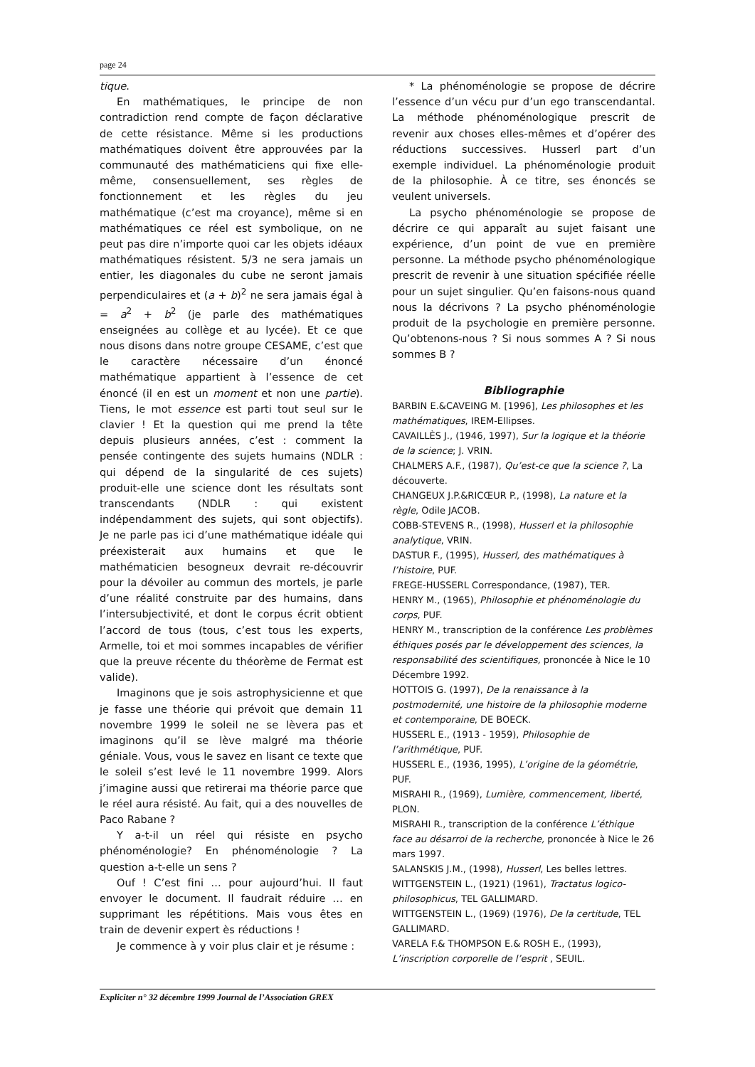page 24
tique.
En mathématiques, le principe de non contradiction rend compte de façon déclarative de cette résistance. Même si les productions mathématiques doivent être approuvées par la communauté des mathématiciens qui fixe elle-même, consensuellement, ses règles de fonctionnement et les règles du jeu mathématique (c’est ma croyance), même si en mathématiques ce réel est symbolique, on ne peut pas dire n’importe quoi car les objets idéaux mathématiques résistent. 5/3 ne sera jamais un entier, les diagonales du cube ne seront jamais perpendiculaires et (a + b)<sup>2</sup> ne sera jamais égal à = a<sup>2</sup> + b<sup>2</sup> (je parle des mathématiques enseignées au collège et au lycée). Et ce que nous disons dans notre groupe CESAME, c’est que le caractère nécessaire d’un énoncé mathématique appartient à l’essence de cet énoncé (il en est un moment et non une partie). Tiens, le mot essence est parti tout seul sur le clavier ! Et la question qui me prend la tête depuis plusieurs années, c’est : comment la pensée contingente des sujets humains (NDLR : qui dépend de la singularité de ces sujets) produit-elle une science dont les résultats sont transcendants (NDLR : qui existent indépendamment des sujets, qui sont objectifs). Je ne parle pas ici d’une mathématique idéale qui préexisterait aux humains et que le mathématicien besogneux devrait re-découvrir pour la dévoiler au commun des mortels, je parle d’une réalité construite par des humains, dans l’intersubjectivité, et dont le corpus écrit obtient l’accord de tous (tous, c’est tous les experts, Armelle, toi et moi sommes incapables de vérifier que la preuve récente du théorème de Fermat est valide).
Imaginons que je sois astrophysicienne et que je fasse une théorie qui prévoit que demain 11 novembre 1999 le soleil ne se lèvera pas et imaginons qu’il se lève malgré ma théorie géniale. Vous, vous le savez en lisant ce texte que le soleil s’est levé le 11 novembre 1999. Alors j’imagine aussi que retirerai ma théorie parce que le réel aura résisté. Au fait, qui a des nouvelles de Paco Rabane ?
Y a-t-il un réel qui résiste en psycho phénoménologie? En phénoménologie ? La question a-t-elle un sens ?
Ouf ! C’est fini … pour aujourd’hui. Il faut envoyer le document. Il faudrait réduire … en supprimant les répétitions. Mais vous êtes en train de devenir expert ès réductions !
Je commence à y voir plus clair et je résume :
* La phénoménologie se propose de décrire l’essence d’un vécu pur d’un ego transcendantal. La méthode phénoménologique prescrit de revenir aux choses elles-mêmes et d’opérer des réductions successives. Husserl part d’un exemple individuel. La phénoménologie produit de la philosophie. À ce titre, ses énoncés se veulent universels.
La psycho phénoménologie se propose de décrire ce qui apparaît au sujet faisant une expérience, d’un point de vue en première personne. La méthode psycho phénoménologique prescrit de revenir à une situation spécifiée réelle pour un sujet singulier. Qu’en faisons-nous quand nous la décrivons ? La psycho phénoménologie produit de la psychologie en première personne. Qu’obtenons-nous ? Si nous sommes A ? Si nous sommes B ?
Bibliographie
BARBIN E.&CAVEING M. [1996], Les philosophes et les mathématiques, IREM-Ellipses.
CAVAILLÈS J., (1946, 1997), Sur la logique et la théorie de la science; J. VRIN.
CHALMERS A.F., (1987), Qu’est-ce que la science ?, La découverte.
CHANGEUX J.P.&RICŒUR P., (1998), La nature et la règle, Odile JACOB.
COBB-STEVENS R., (1998), Husserl et la philosophie analytique, VRIN.
DASTUR F., (1995), Husserl, des mathématiques à l’histoire, PUF.
FREGE-HUSSERL Correspondance, (1987), TER.
HENRY M., (1965), Philosophie et phénoménologie du corps, PUF.
HENRY M., transcription de la conférence Les problèmes éthiques posés par le développement des sciences, la responsabilité des scientifiques, prononcée à Nice le 10 Décembre 1992.
HOTTOIS G. (1997), De la renaissance à la postmodernité, une histoire de la philosophie moderne et contemporaine, DE BOECK.
HUSSERL E., (1913 - 1959), Philosophie de l’arithmétique, PUF.
HUSSERL E., (1936, 1995), L’origine de la géométrie, PUF.
MISRAHI R., (1969), Lumière, commencement, liberté, PLON.
MISRAHI R., transcription de la conférence L’éthique face au désarroi de la recherche, prononcée à Nice le 26 mars 1997.
SALANSKIS J.M., (1998), Husserl, Les belles lettres.
WITTGENSTEIN L., (1921) (1961), Tractatus logico-philosophicus, TEL GALLIMARD.
WITTGENSTEIN L., (1969) (1976), De la certitude, TEL GALLIMARD.
VARELA F.& THOMPSON E.& ROSH E., (1993), L’inscription corporelle de l’esprit , SEUIL.
Expliciter n° 32 décembre 1999 Journal de l’Association GREX